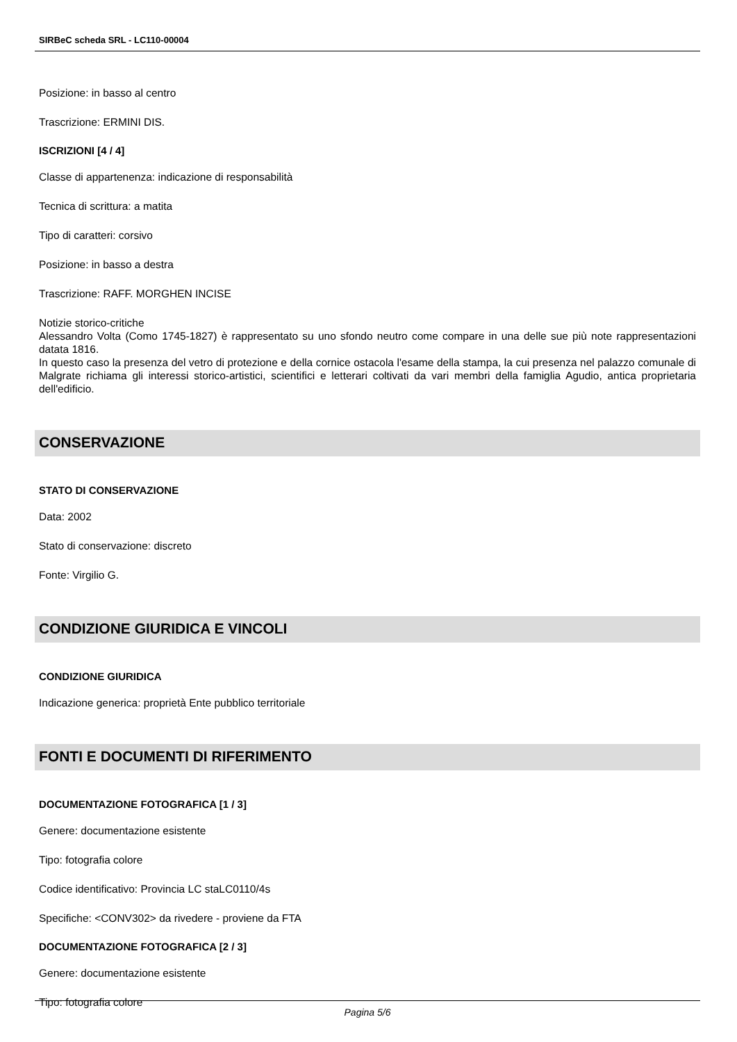SIRBeC scheda SRL - LC110-00004
Posizione: in basso al centro
Trascrizione: ERMINI DIS.
ISCRIZIONI [4 / 4]
Classe di appartenenza: indicazione di responsabilità
Tecnica di scrittura: a matita
Tipo di caratteri: corsivo
Posizione: in basso a destra
Trascrizione: RAFF. MORGHEN INCISE
Notizie storico-critiche
Alessandro Volta (Como 1745-1827) è rappresentato su uno sfondo neutro come compare in una delle sue più note rappresentazioni datata 1816.
In questo caso la presenza del vetro di protezione e della cornice ostacola l'esame della stampa, la cui presenza nel palazzo comunale di Malgrate richiama gli interessi storico-artistici, scientifici e letterari coltivati da vari membri della famiglia Agudio, antica proprietaria dell'edificio.
CONSERVAZIONE
STATO DI CONSERVAZIONE
Data: 2002
Stato di conservazione: discreto
Fonte: Virgilio G.
CONDIZIONE GIURIDICA E VINCOLI
CONDIZIONE GIURIDICA
Indicazione generica: proprietà Ente pubblico territoriale
FONTI E DOCUMENTI DI RIFERIMENTO
DOCUMENTAZIONE FOTOGRAFICA [1 / 3]
Genere: documentazione esistente
Tipo: fotografia colore
Codice identificativo: Provincia LC staLC0110/4s
Specifiche: <CONV302> da rivedere - proviene da FTA
DOCUMENTAZIONE FOTOGRAFICA [2 / 3]
Genere: documentazione esistente
Tipo: fotografia colore
Pagina 5/6